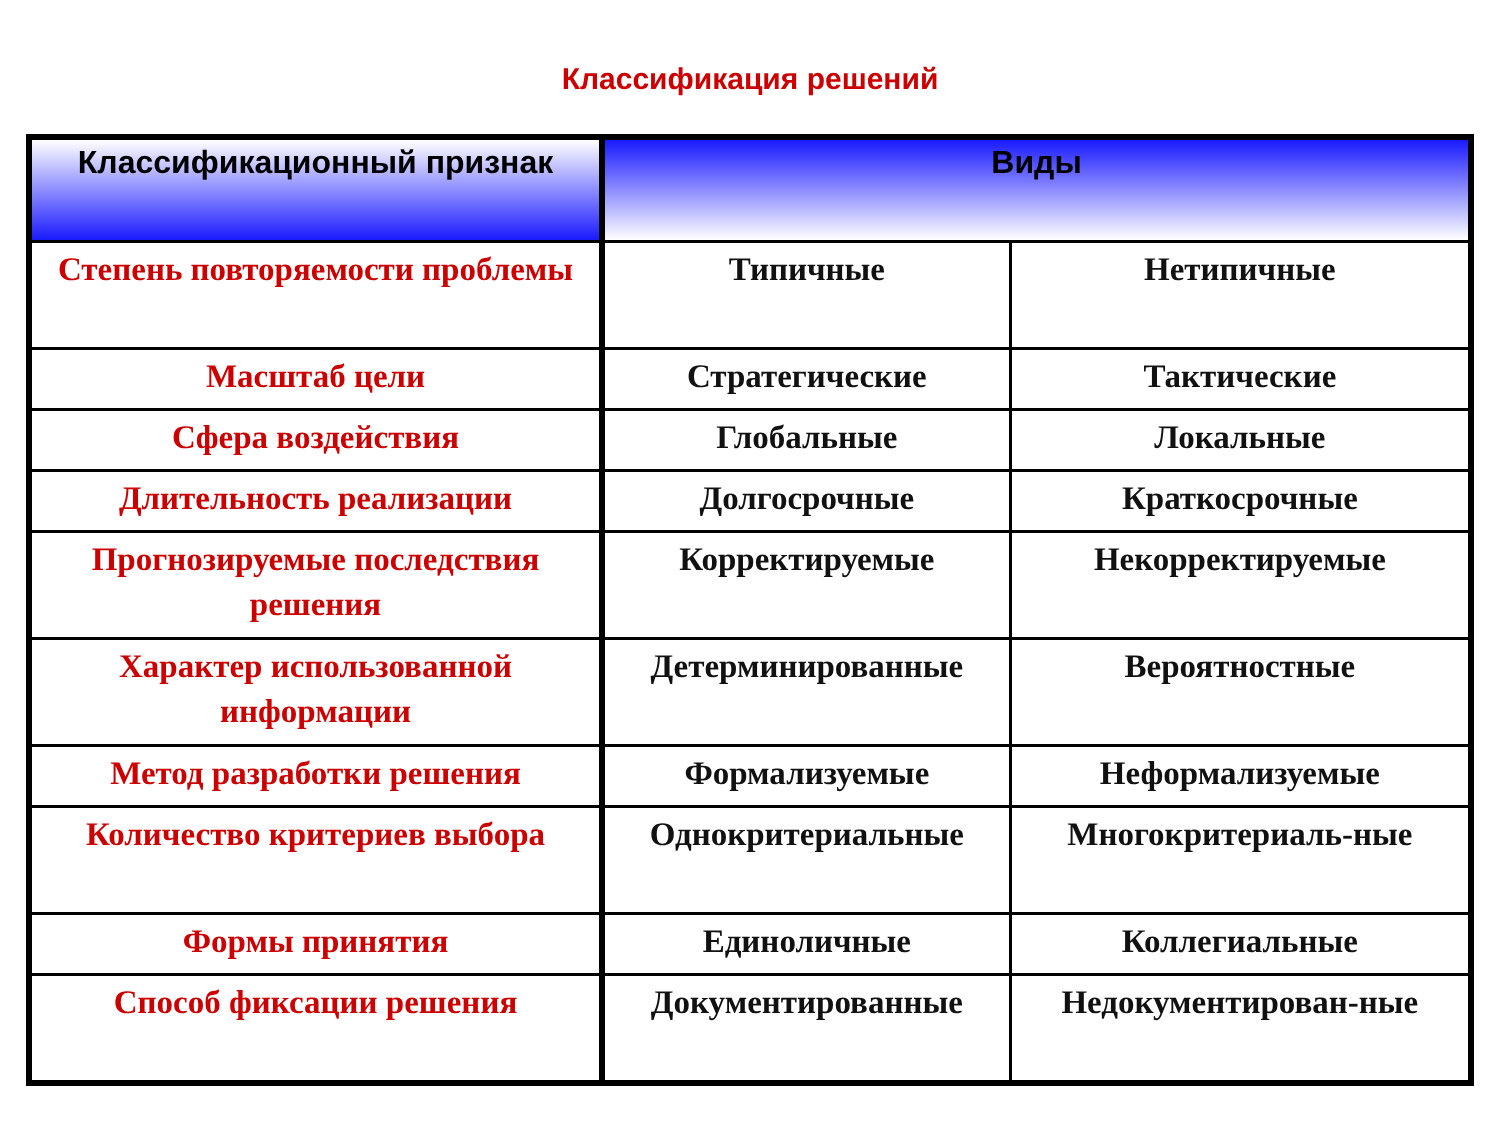Классификация решений
| Классификационный признак | Виды | |
| --- | --- | --- |
| Степень повторяемости проблемы | Типичные | Нетипичные |
| Масштаб цели | Стратегические | Тактические |
| Сфера воздействия | Глобальные | Локальные |
| Длительность реализации | Долгосрочные | Краткосрочные |
| Прогнозируемые последствия решения | Корректируемые | Некорректируемые |
| Характер использованной информации | Детерминированные | Вероятностные |
| Метод разработки решения | Формализуемые | Неформализуемые |
| Количество критериев выбора | Однокритериальные | Многокритериаль-ные |
| Формы принятия | Единоличные | Коллегиальные |
| Способ фиксации решения | Документированные | Недокументирован-ные |